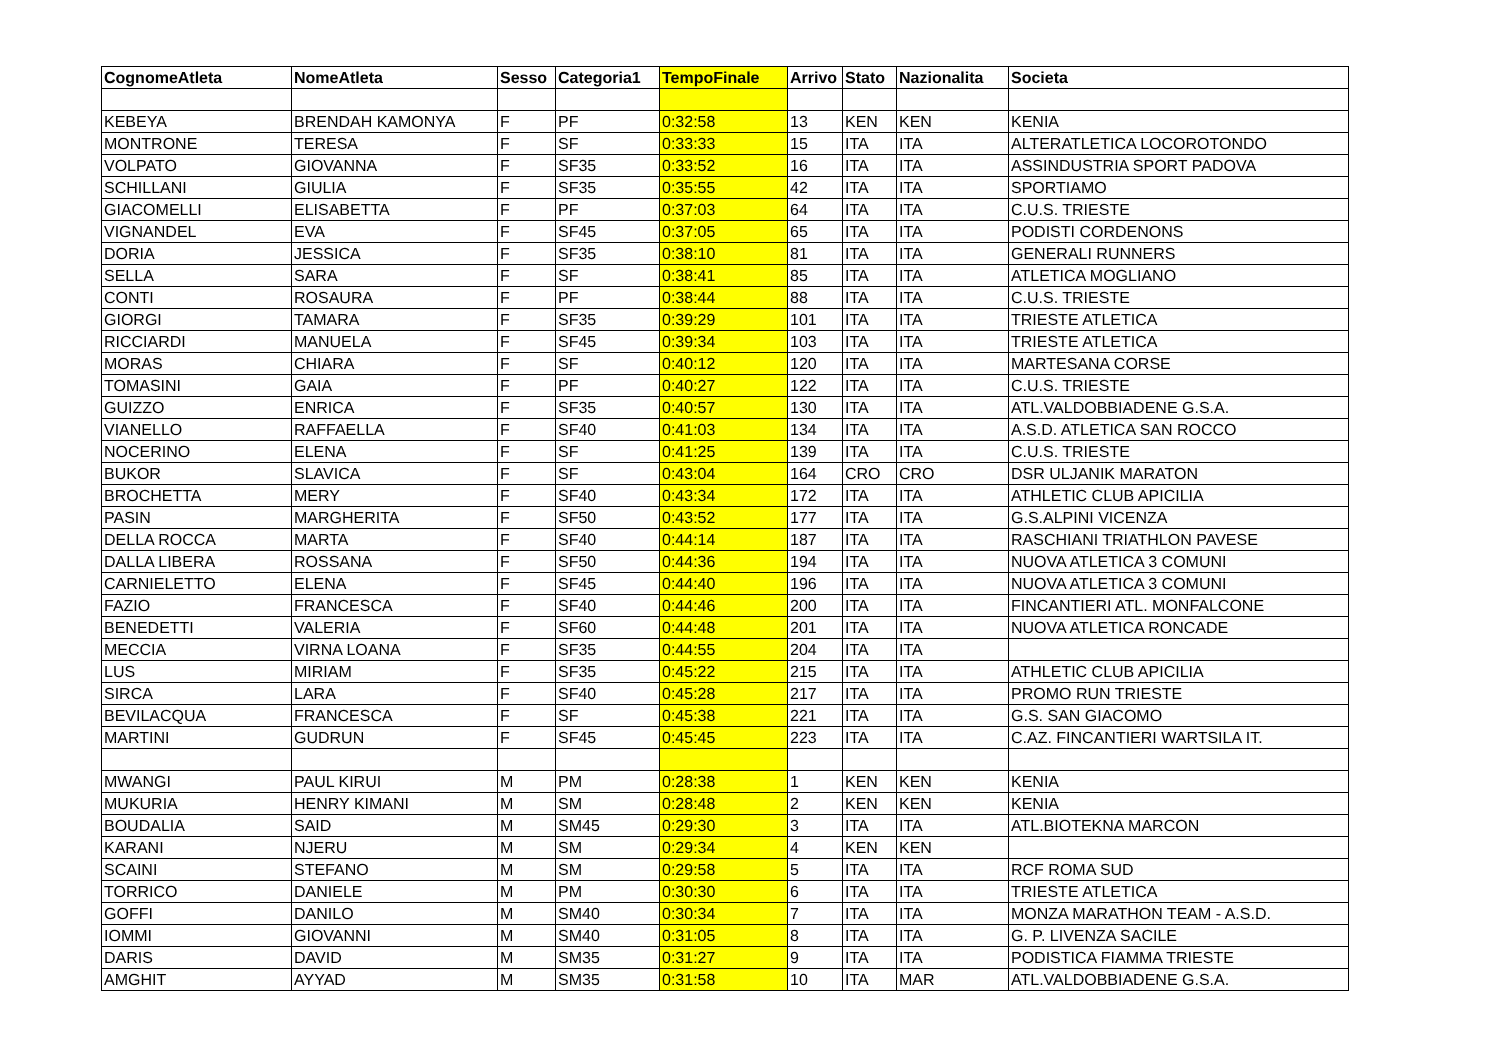| CognomeAtleta | NomeAtleta | Sesso | Categoria1 | TempoFinale | Arrivo | Stato | Nazionalita | Societa |
| --- | --- | --- | --- | --- | --- | --- | --- | --- |
| KEBEYA | BRENDAH KAMONYA | F | PF | 0:32:58 | 13 | KEN | KEN | KENIA |
| MONTRONE | TERESA | F | SF | 0:33:33 | 15 | ITA | ITA | ALTERATLETICA LOCOROTONDO |
| VOLPATO | GIOVANNA | F | SF35 | 0:33:52 | 16 | ITA | ITA | ASSINDUSTRIA SPORT PADOVA |
| SCHILLANI | GIULIA | F | SF35 | 0:35:55 | 42 | ITA | ITA | SPORTIAMO |
| GIACOMELLI | ELISABETTA | F | PF | 0:37:03 | 64 | ITA | ITA | C.U.S. TRIESTE |
| VIGNANDEL | EVA | F | SF45 | 0:37:05 | 65 | ITA | ITA | PODISTI CORDENONS |
| DORIA | JESSICA | F | SF35 | 0:38:10 | 81 | ITA | ITA | GENERALI RUNNERS |
| SELLA | SARA | F | SF | 0:38:41 | 85 | ITA | ITA | ATLETICA MOGLIANO |
| CONTI | ROSAURA | F | PF | 0:38:44 | 88 | ITA | ITA | C.U.S. TRIESTE |
| GIORGI | TAMARA | F | SF35 | 0:39:29 | 101 | ITA | ITA | TRIESTE ATLETICA |
| RICCIARDI | MANUELA | F | SF45 | 0:39:34 | 103 | ITA | ITA | TRIESTE ATLETICA |
| MORAS | CHIARA | F | SF | 0:40:12 | 120 | ITA | ITA | MARTESANA CORSE |
| TOMASINI | GAIA | F | PF | 0:40:27 | 122 | ITA | ITA | C.U.S. TRIESTE |
| GUIZZO | ENRICA | F | SF35 | 0:40:57 | 130 | ITA | ITA | ATL.VALDOBBIADENE G.S.A. |
| VIANELLO | RAFFAELLA | F | SF40 | 0:41:03 | 134 | ITA | ITA | A.S.D. ATLETICA SAN ROCCO |
| NOCERINO | ELENA | F | SF | 0:41:25 | 139 | ITA | ITA | C.U.S. TRIESTE |
| BUKOR | SLAVICA | F | SF | 0:43:04 | 164 | CRO | CRO | DSR ULJANIK MARATON |
| BROCHETTA | MERY | F | SF40 | 0:43:34 | 172 | ITA | ITA | ATHLETIC CLUB APICILIA |
| PASIN | MARGHERITA | F | SF50 | 0:43:52 | 177 | ITA | ITA | G.S.ALPINI VICENZA |
| DELLA ROCCA | MARTA | F | SF40 | 0:44:14 | 187 | ITA | ITA | RASCHIANI TRIATHLON PAVESE |
| DALLA LIBERA | ROSSANA | F | SF50 | 0:44:36 | 194 | ITA | ITA | NUOVA ATLETICA 3 COMUNI |
| CARNIELETTO | ELENA | F | SF45 | 0:44:40 | 196 | ITA | ITA | NUOVA ATLETICA 3 COMUNI |
| FAZIO | FRANCESCA | F | SF40 | 0:44:46 | 200 | ITA | ITA | FINCANTIERI ATL. MONFALCONE |
| BENEDETTI | VALERIA | F | SF60 | 0:44:48 | 201 | ITA | ITA | NUOVA ATLETICA RONCADE |
| MECCIA | VIRNA LOANA | F | SF35 | 0:44:55 | 204 | ITA | ITA | |
| LUS | MIRIAM | F | SF35 | 0:45:22 | 215 | ITA | ITA | ATHLETIC CLUB APICILIA |
| SIRCA | LARA | F | SF40 | 0:45:28 | 217 | ITA | ITA | PROMO RUN TRIESTE |
| BEVILACQUA | FRANCESCA | F | SF | 0:45:38 | 221 | ITA | ITA | G.S. SAN GIACOMO |
| MARTINI | GUDRUN | F | SF45 | 0:45:45 | 223 | ITA | ITA | C.AZ. FINCANTIERI WARTSILA IT. |
| MWANGI | PAUL KIRUI | M | PM | 0:28:38 | 1 | KEN | KEN | KENIA |
| MUKURIA | HENRY KIMANI | M | SM | 0:28:48 | 2 | KEN | KEN | KENIA |
| BOUDALIA | SAID | M | SM45 | 0:29:30 | 3 | ITA | ITA | ATL.BIOTEKNA MARCON |
| KARANI | NJERU | M | SM | 0:29:34 | 4 | KEN | KEN | |
| SCAINI | STEFANO | M | SM | 0:29:58 | 5 | ITA | ITA | RCF ROMA SUD |
| TORRICO | DANIELE | M | PM | 0:30:30 | 6 | ITA | ITA | TRIESTE ATLETICA |
| GOFFI | DANILO | M | SM40 | 0:30:34 | 7 | ITA | ITA | MONZA MARATHON TEAM - A.S.D. |
| IOMMI | GIOVANNI | M | SM40 | 0:31:05 | 8 | ITA | ITA | G. P. LIVENZA SACILE |
| DARIS | DAVID | M | SM35 | 0:31:27 | 9 | ITA | ITA | PODISTICA FIAMMA TRIESTE |
| AMGHIT | AYYAD | M | SM35 | 0:31:58 | 10 | ITA | MAR | ATL.VALDOBBIADENE G.S.A. |